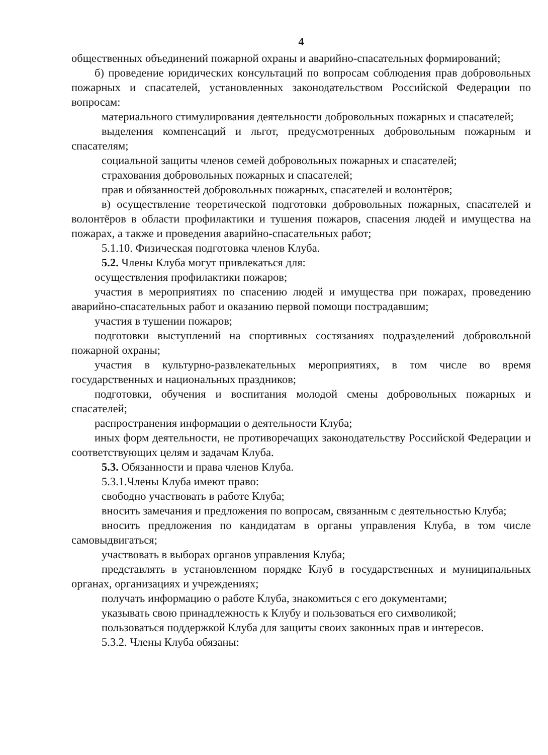4
общественных объединений пожарной охраны и аварийно-спасательных формирований;
б) проведение юридических консультаций по вопросам соблюдения прав добровольных пожарных и спасателей, установленных законодательством Российской Федерации по вопросам:
материального стимулирования деятельности добровольных пожарных и спасателей;
выделения компенсаций и льгот, предусмотренных добровольным пожарным и спасателям;
социальной защиты членов семей добровольных пожарных и спасателей;
страхования добровольных пожарных и спасателей;
прав и обязанностей добровольных пожарных, спасателей и волонтёров;
в) осуществление теоретической подготовки добровольных пожарных, спасателей и волонтёров в области профилактики и тушения пожаров, спасения людей и имущества на пожарах, а также и проведения аварийно-спасательных работ;
5.1.10. Физическая подготовка членов Клуба.
5.2. Члены Клуба могут привлекаться для:
осуществления профилактики пожаров;
участия в мероприятиях по спасению людей и имущества при пожарах, проведению аварийно-спасательных работ и оказанию первой помощи пострадавшим;
участия в тушении пожаров;
подготовки выступлений на спортивных состязаниях подразделений добровольной пожарной охраны;
участия в культурно-развлекательных мероприятиях, в том числе во время государственных и национальных праздников;
подготовки, обучения и воспитания молодой смены добровольных пожарных и спасателей;
распространения информации о деятельности Клуба;
иных форм деятельности, не противоречащих законодательству Российской Федерации и соответствующих целям и задачам Клуба.
5.3. Обязанности и права членов Клуба.
5.3.1.Члены Клуба имеют право:
свободно участвовать в работе Клуба;
вносить замечания и предложения по вопросам, связанным с деятельностью Клуба;
вносить предложения по кандидатам в органы управления Клуба, в том числе самовыдвигаться;
участвовать в выборах органов управления Клуба;
представлять в установленном порядке Клуб в государственных и муниципальных органах, организациях и учреждениях;
получать информацию о работе Клуба, знакомиться с его документами;
указывать свою принадлежность к Клубу и пользоваться его символикой;
пользоваться поддержкой Клуба для защиты своих законных прав и интересов.
5.3.2. Члены Клуба обязаны: